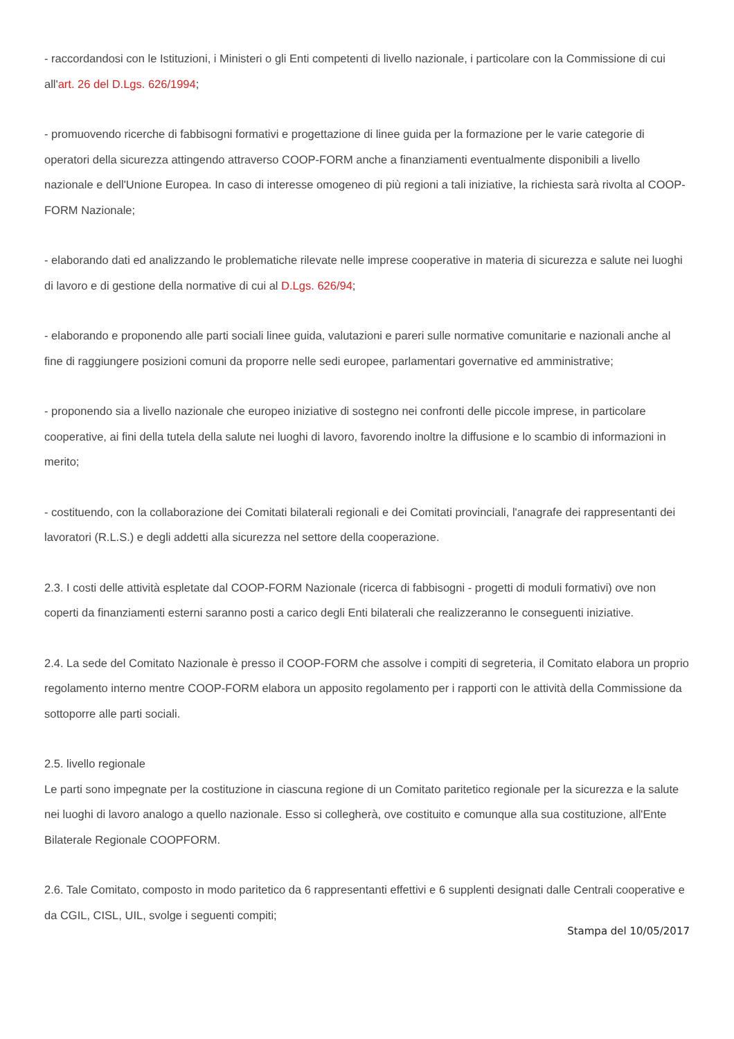- raccordandosi con le Istituzioni, i Ministeri o gli Enti competenti di livello nazionale, i particolare con la Commissione di cui all'art. 26 del D.Lgs. 626/1994;
- promuovendo ricerche di fabbisogni formativi e progettazione di linee guida per la formazione per le varie categorie di operatori della sicurezza attingendo attraverso COOP-FORM anche a finanziamenti eventualmente disponibili a livello nazionale e dell'Unione Europea. In caso di interesse omogeneo di più regioni a tali iniziative, la richiesta sarà rivolta al COOP-FORM Nazionale;
- elaborando dati ed analizzando le problematiche rilevate nelle imprese cooperative in materia di sicurezza e salute nei luoghi di lavoro e di gestione della normative di cui al D.Lgs. 626/94;
- elaborando e proponendo alle parti sociali linee guida, valutazioni e pareri sulle normative comunitarie e nazionali anche al fine di raggiungere posizioni comuni da proporre nelle sedi europee, parlamentari governative ed amministrative;
- proponendo sia a livello nazionale che europeo iniziative di sostegno nei confronti delle piccole imprese, in particolare cooperative, ai fini della tutela della salute nei luoghi di lavoro, favorendo inoltre la diffusione e lo scambio di informazioni in merito;
- costituendo, con la collaborazione dei Comitati bilaterali regionali e dei Comitati provinciali, l'anagrafe dei rappresentanti dei lavoratori (R.L.S.) e degli addetti alla sicurezza nel settore della cooperazione.
2.3. I costi delle attività espletate dal COOP-FORM Nazionale (ricerca di fabbisogni - progetti di moduli formativi) ove non coperti da finanziamenti esterni saranno posti a carico degli Enti bilaterali che realizzeranno le conseguenti iniziative.
2.4. La sede del Comitato Nazionale è presso il COOP-FORM che assolve i compiti di segreteria, il Comitato elabora un proprio regolamento interno mentre COOP-FORM elabora un apposito regolamento per i rapporti con le attività della Commissione da sottoporre alle parti sociali.
2.5. livello regionale
Le parti sono impegnate per la costituzione in ciascuna regione di un Comitato paritetico regionale per la sicurezza e la salute nei luoghi di lavoro analogo a quello nazionale. Esso si collegherà, ove costituito e comunque alla sua costituzione, all'Ente Bilaterale Regionale COOPFORM.
2.6. Tale Comitato, composto in modo paritetico da 6 rappresentanti effettivi e 6 supplenti designati dalle Centrali cooperative e da CGIL, CISL, UIL, svolge i seguenti compiti;
Stampa del 10/05/2017